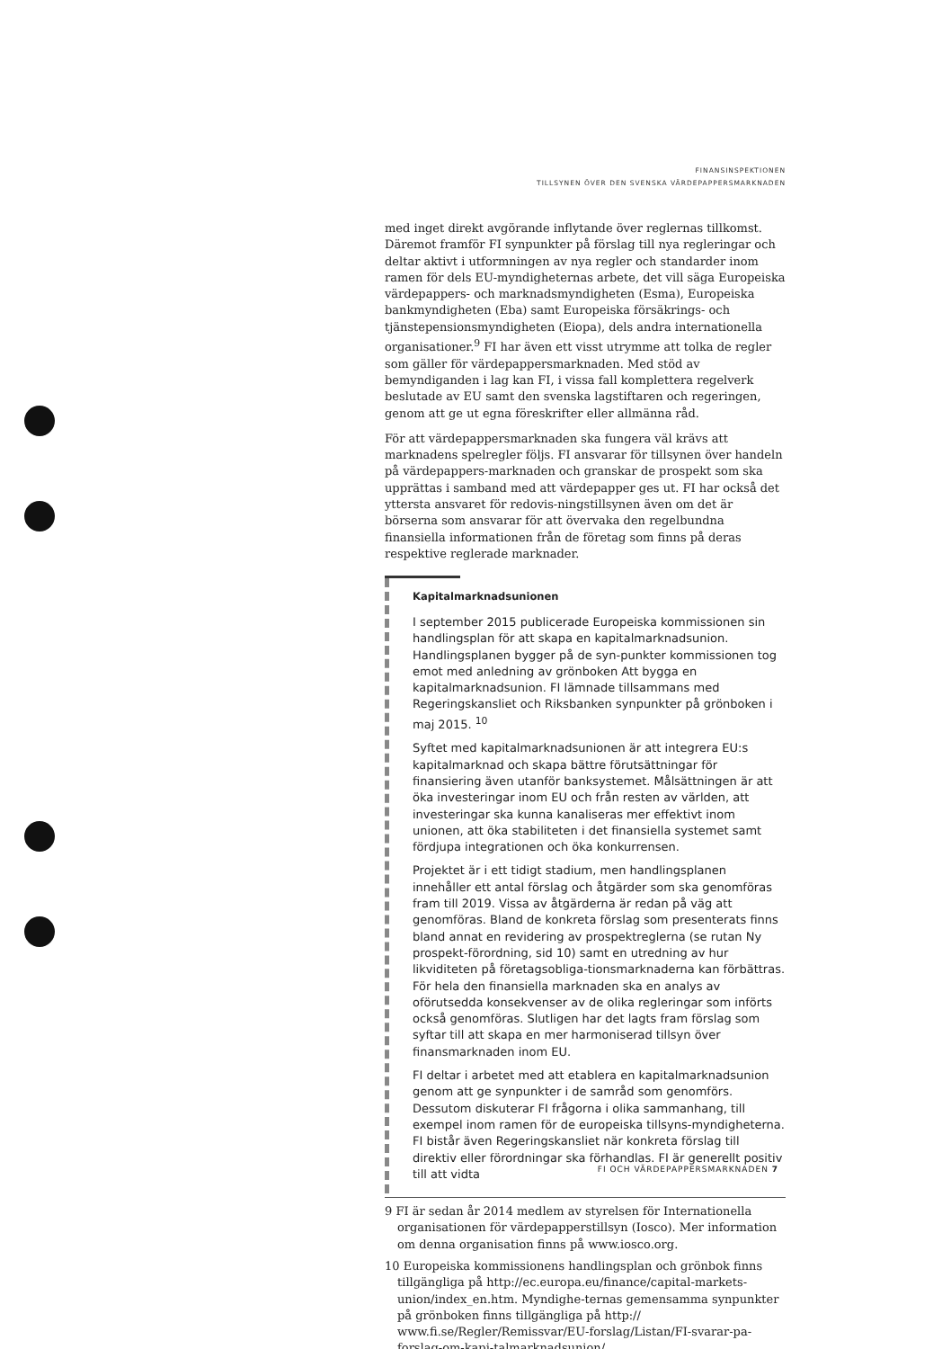FINANSINSPEKTIONEN
TILLSYNEN ÖVER DEN SVENSKA VÄRDEPAPPERSMARKNADEN
med inget direkt avgörande inflytande över reglernas tillkomst. Däremot framför FI synpunkter på förslag till nya regleringar och deltar aktivt i utformningen av nya regler och standarder inom ramen för dels EU-myndigheternas arbete, det vill säga Europeiska värdepappers- och marknadsmyndigheten (Esma), Europeiska bankmyndigheten (Eba) samt Europeiska försäkrings- och tjänstepensionsmyndigheten (Eiopa), dels andra internationella organisationer.<sup>9</sup> FI har även ett visst utrymme att tolka de regler som gäller för värdepappersmarknaden. Med stöd av bemyndiganden i lag kan FI, i vissa fall komplettera regelverk beslutade av EU samt den svenska lagstiftaren och regeringen, genom att ge ut egna föreskrifter eller allmänna råd.
För att värdepappersmarknaden ska fungera väl krävs att marknadens spelregler följs. FI ansvarar för tillsynen över handeln på värdepappers-marknaden och granskar de prospekt som ska upprättas i samband med att värdepapper ges ut. FI har också det yttersta ansvaret för redovis-ningstillsynen även om det är börserna som ansvarar för att övervaka den regelbundna finansiella informationen från de företag som finns på deras respektive reglerade marknader.
Kapitalmarknadsunionen
I september 2015 publicerade Europeiska kommissionen sin handlingsplan för att skapa en kapitalmarknadsunion. Handlingsplanen bygger på de syn-punkter kommissionen tog emot med anledning av grönboken Att bygga en kapitalmarknadsunion. FI lämnade tillsammans med Regeringskansliet och Riksbanken synpunkter på grönboken i maj 2015. <sup>10</sup>
Syftet med kapitalmarknadsunionen är att integrera EU:s kapitalmarknad och skapa bättre förutsättningar för finansiering även utanför banksystemet. Målsättningen är att öka investeringar inom EU och från resten av världen, att investeringar ska kunna kanaliseras mer effektivt inom unionen, att öka stabiliteten i det finansiella systemet samt fördjupa integrationen och öka konkurrensen.
Projektet är i ett tidigt stadium, men handlingsplanen innehåller ett antal förslag och åtgärder som ska genomföras fram till 2019. Vissa av åtgärderna är redan på väg att genomföras. Bland de konkreta förslag som presenterats finns bland annat en revidering av prospektreglerna (se rutan Ny prospekt-förordning, sid 10) samt en utredning av hur likviditeten på företagsobliga-tionsmarknaderna kan förbättras. För hela den finansiella marknaden ska en analys av oförutsedda konsekvenser av de olika regleringar som införts också genomföras. Slutligen har det lagts fram förslag som syftar till att skapa en mer harmoniserad tillsyn över finansmarknaden inom EU.
FI deltar i arbetet med att etablera en kapitalmarknadsunion genom att ge synpunkter i de samråd som genomförs. Dessutom diskuterar FI frågorna i olika sammanhang, till exempel inom ramen för de europeiska tillsyns-myndigheterna. FI bistår även Regeringskansliet när konkreta förslag till direktiv eller förordningar ska förhandlas. FI är generellt positiv till att vidta
9 FI är sedan år 2014 medlem av styrelsen för Internationella organisationen för värdepapperstillsyn (Iosco). Mer information om denna organisation finns på www.iosco.org.
10 Europeiska kommissionens handlingsplan och grönbok finns tillgängliga på http://ec.europa.eu/finance/capital-markets-union/index_en.htm. Myndighe-ternas gemensamma synpunkter på grönboken finns tillgängliga på http:// www.fi.se/Regler/Remissvar/EU-forslag/Listan/FI-svarar-pa-forslag-om-kapi-talmarknadsunion/.
FI OCH VÄRDEPAPPERSMARKNADEN 7